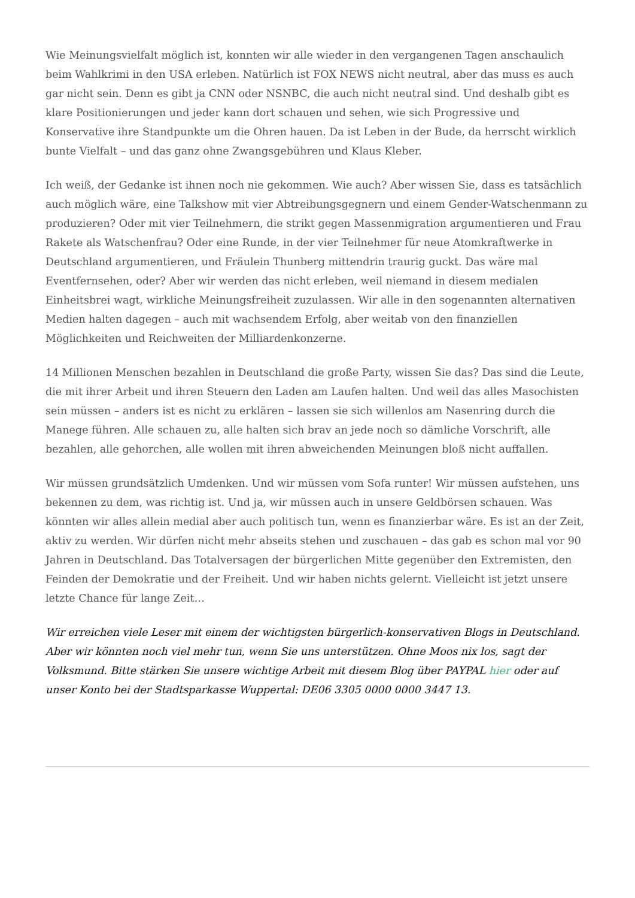Wie Meinungsvielfalt möglich ist, konnten wir alle wieder in den vergangenen Tagen anschaulich beim Wahlkrimi in den USA erleben. Natürlich ist FOX NEWS nicht neutral, aber das muss es auch gar nicht sein. Denn es gibt ja CNN oder NSNBC, die auch nicht neutral sind. Und deshalb gibt es klare Positionierungen und jeder kann dort schauen und sehen, wie sich Progressive und Konservative ihre Standpunkte um die Ohren hauen. Da ist Leben in der Bude, da herrscht wirklich bunte Vielfalt – und das ganz ohne Zwangsgebühren und Klaus Kleber.
Ich weiß, der Gedanke ist ihnen noch nie gekommen. Wie auch? Aber wissen Sie, dass es tatsächlich auch möglich wäre, eine Talkshow mit vier Abtreibungsgegnern und einem Gender-Watschenmann zu produzieren? Oder mit vier Teilnehmern, die strikt gegen Massenmigration argumentieren und Frau Rakete als Watschenfrau? Oder eine Runde, in der vier Teilnehmer für neue Atomkraftwerke in Deutschland argumentieren, und Fräulein Thunberg mittendrin traurig guckt. Das wäre mal Eventfernsehen, oder? Aber wir werden das nicht erleben, weil niemand in diesem medialen Einheitsbrei wagt, wirkliche Meinungsfreiheit zuzulassen. Wir alle in den sogenannten alternativen Medien halten dagegen – auch mit wachsendem Erfolg, aber weitab von den finanziellen Möglichkeiten und Reichweiten der Milliardenkonzerne.
14 Millionen Menschen bezahlen in Deutschland die große Party, wissen Sie das? Das sind die Leute, die mit ihrer Arbeit und ihren Steuern den Laden am Laufen halten. Und weil das alles Masochisten sein müssen – anders ist es nicht zu erklären – lassen sie sich willenlos am Nasenring durch die Manege führen. Alle schauen zu, alle halten sich brav an jede noch so dämliche Vorschrift, alle bezahlen, alle gehorchen, alle wollen mit ihren abweichenden Meinungen bloß nicht auffallen.
Wir müssen grundsätzlich Umdenken. Und wir müssen vom Sofa runter! Wir müssen aufstehen, uns bekennen zu dem, was richtig ist. Und ja, wir müssen auch in unsere Geldbörsen schauen. Was könnten wir alles allein medial aber auch politisch tun, wenn es finanzierbar wäre. Es ist an der Zeit, aktiv zu werden. Wir dürfen nicht mehr abseits stehen und zuschauen – das gab es schon mal vor 90 Jahren in Deutschland. Das Totalversagen der bürgerlichen Mitte gegenüber den Extremisten, den Feinden der Demokratie und der Freiheit. Und wir haben nichts gelernt. Vielleicht ist jetzt unsere letzte Chance für lange Zeit…
Wir erreichen viele Leser mit einem der wichtigsten bürgerlich-konservativen Blogs in Deutschland. Aber wir könnten noch viel mehr tun, wenn Sie uns unterstützen. Ohne Moos nix los, sagt der Volksmund. Bitte stärken Sie unsere wichtige Arbeit mit diesem Blog über PAYPAL hier oder auf unser Konto bei der Stadtsparkasse Wuppertal: DE06 3305 0000 0000 3447 13.